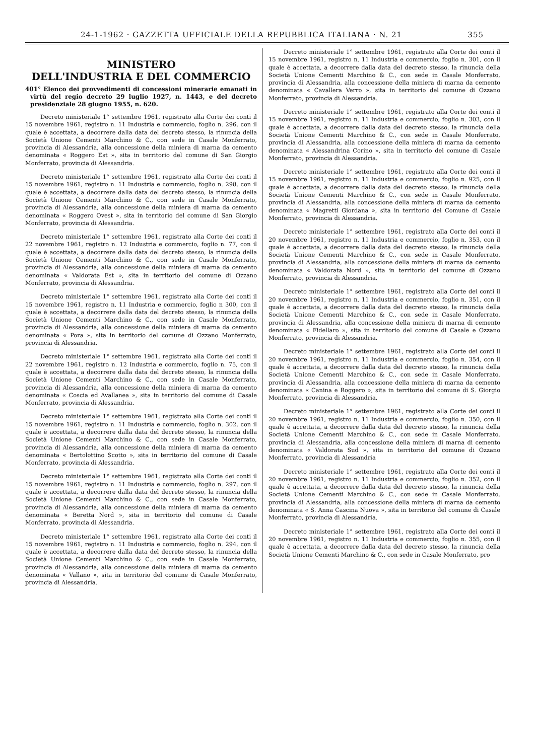24-1-1962 · GAZZETTA UFFICIALE DELLA REPUBBLICA ITALIANA · N. 21 355
MINISTERO
DELL'INDUSTRIA E DEL COMMERCIO
401° Elenco dei provvedimenti di concessioni minerarie emanati in virtù del regio decreto 29 luglio 1927, n. 1443, e del decreto presidenziale 28 giugno 1955, n. 620.
Decreto ministeriale 1° settembre 1961, registrato alla Corte dei conti il 15 novembre 1961, registro n. 11 Industria e commercio, foglio n. 296, con il quale è accettata, a decorrere dalla data del decreto stesso, la rinuncia della Società Unione Cementi Marchino & C., con sede in Casale Monferrato, provincia di Alessandria, alla concessione della miniera di marna da cemento denominata « Roggero Est », sita in territorio del comune di San Giorgio Monferrato, provincia di Alessandria.
Decreto ministeriale 1° settembre 1961, registrato alla Corte dei conti il 15 novembre 1961, registro n. 11 Industria e commercio, foglio n. 298, con il quale è accettata, a decorrere dalla data del decreto stesso, la rinuncia della Società Unione Cementi Marchino & C., con sede in Casale Monferrato, provincia di Alessandria, alla concessione della miniera di marna da cemento denominata « Roggero Ovest », sita in territorio del comune di San Giorgio Monferrato, provincia di Alessandria.
Decreto ministeriale 1° settembre 1961, registrato alla Corte dei conti il 22 novembre 1961, registro n. 12 Industria e commercio, foglio n. 77, con il quale è accettata, a decorrere dalla data del decreto stesso, la rinuncia della Società Unione Cementi Marchino & C., con sede in Casale Monferrato, provincia di Alessandria, alla concessione della miniera di marna da cemento denominata « Valdorata Est », sita in territorio del comune di Ozzano Monferrato, provincia di Alessandria.
Decreto ministeriale 1° settembre 1961, registrato alla Corte dei conti il 15 novembre 1961, registro n. 11 Industria e commercio, foglio n 300, con il quale è accettata, a decorrere dalla data del decreto stesso, la rinuncia della Società Unione Cementi Marchino & C., con sede in Casale Monferrato, provincia di Alessandria, alla concessione della miniera di marna da cemento denominata « Pora », sita in territorio del comune di Ozzano Monferrato, provincia di Alessandria.
Decreto ministeriale 1° settembre 1961, registrato alla Corte dei conti il 22 novembre 1961, registro n. 12 Industria e commercio, foglio n. 75, con il quale è accettata, a decorrere dalla data del decreto stesso, la rinuncia della Società Unione Cementi Marchino & C., con sede in Casale Monferrato, provincia di Alessandria, alla concessione della miniera di marna da cemento denominata « Coscia ed Avallanea », sita in territorio del comune di Casale Monferrato, provincia di Alessandria.
Decreto ministeriale 1° settembre 1961, registrato alla Corte dei conti il 15 novembre 1961, registro n. 11 Industria e commercio, foglio n. 302, con il quale è accettata, a decorrere dalla data del decreto stesso, la rinuncia della Società Unione Cementi Marchino & C., con sede in Casale Monferrato, provincia di Alessandria, alla concessione della miniera di marna da cemento denominata « Bertolottino Scotto », sita in territorio del comune di Casale Monferrato, provincia di Alessandria.
Decreto ministeriale 1° settembre 1961, registrato alla Corte dei conti il 15 novembre 1961, registro n. 11 Industria e commercio, foglio n. 297, con il quale è accettata, a decorrere dalla data del decreto stesso, la rinuncia della Società Unione Cementi Marchino & C., con sede in Casale Monferrato, provincia di Alessandria, alla concessione della miniera di marna da cemento denominata « Beretta Nord », sita in territorio del comune di Casale Monferrato, provincia di Alessandria.
Decreto ministeriale 1° settembre 1961, registrato alla Corte dei conti il 15 novembre 1961, registro n. 11 Industria e commercio, foglio n. 294, con il quale è accettata, a decorrere dalla data del decreto stesso, la rinuncia della Società Unione Cementi Marchino & C., con sede in Casale Monferrato, provincia di Alessandria, alla concessione della miniera di marna da cemento denominata « Vallano », sita in territorio del comune di Casale Monferrato, provincia di Alessandria.
Decreto ministeriale 1° settembre 1961, registrato alla Corte dei conti il 15 novembre 1961, registro n. 11 Industria e commercio, foglio n. 301, con il quale è accettata, a decorrere dalla data del decreto stesso, la rinuncia della Società Unione Cementi Marchino & C., con sede in Casale Monferrato, provincia di Alessandria, alla concessione della miniera di marna da cemento denominata « Cavallera Verro », sita in territorio del comune di Ozzano Monferrato, provincia di Alessandria.
Decreto ministeriale 1° settembre 1961, registrato alla Corte dei conti il 15 novembre 1961, registro n. 11 Industria e commercio, foglio n. 303, con il quale è accettata, a decorrere dalla data del decreto stesso, la rinuncia della Società Unione Cementi Marchino & C., con sede in Casale Monferrato, provincia di Alessandria, alla concessione della miniera di marna da cemento denominata « Alessandrina Corino », sita in territorio del comune di Casale Monferrato, provincia di Alessandria.
Decreto ministeriale 1° settembre 1961, registrato alla Corte dei conti il 15 novembre 1961, registro n. 11 Industria e commercio, foglio n. 925, con il quale è accettata, a decorrere dalla data del decreto stesso, la rinuncia della Società Unione Cementi Marchino & C., con sede in Casale Monferrato, provincia di Alessandria, alla concessione della miniera di marna da cemento denominata « Magretti Giordana », sita in territorio del Comune di Casale Monferrato, provincia di Alessandria.
Decreto ministeriale 1° settembre 1961, registrato alla Corte dei conti il 20 novembre 1961, registro n. 11 Industria e commercio, foglio n. 353, con il quale è accettata, a decorrere dalla data del decreto stesso, la rinuncia della Società Unione Cementi Marchino & C., con sede in Casale Monferrato, provincia di Alessandria, alla concessione della miniera di marna da cemento denominata « Valdorata Nord », sita in territorio del comune di Ozzano Monferrato, provincia di Alessandria.
Decreto ministeriale 1° settembre 1961, registrato alla Corte dei conti il 20 novembre 1961, registro n. 11 Industria e commercio, foglio n. 351, con il quale è accettata, a decorrere dalla data del decreto stesso, la rinuncia della Società Unione Cementi Marchino & C., con sede in Casale Monferrato, provincia di Alessandria, alla concessione della miniera di marna di cemento denominata « Fidellaro », sita in territorio del comune di Casale e Ozzano Monferrato, provincia di Alessandria.
Decreto ministeriale 1° settembre 1961, registrato alla Corte dei conti il 20 novembre 1961, registro n. 11 Industria e commercio, foglio n. 354, con il quale è accettata, a decorrere dalla data del decreto stesso, la rinuncia della Società Unione Cementi Marchino & C., con sede in Casale Monferrato, provincia di Alessandria, alla concessione della miniera di marna da cemento denominata « Canina e Roggero », sita in territorio del comune di S. Giorgio Monferrato, provincia di Alessandria.
Decreto ministeriale 1° settembre 1961, registrato alla Corte dei conti il 20 novembre 1961, registro n. 11 Industria e commercio, foglio n. 350, con il quale è accettata, a decorrere dalla data del decreto stesso, la rinuncia della Società Unione Cementi Marchino & C., con sede in Casale Monferrato, provincia di Alessandria, alla concessione della miniera di marna di cemento denominata « Valdorata Sud », sita in territorio del comune di Ozzano Monferrato, provincia di Alessandria
Decreto ministeriale 1° settembre 1961, registrato alla Corte dei conti il 20 novembre 1961, registro n. 11 Industria e commercio, foglio n. 352, con il quale è accettata, a decorrere dalla data del decreto stesso, la rinuncia della Società Unione Cementi Marchino & C., con sede in Casale Monferrato, provincia di Alessandria, alla concessione della miniera di marna da cemento denominata « S. Anna Cascina Nuova », sita in territorio del comune di Casale Monferrato, provincia di Alessandria.
Decreto ministeriale 1° settembre 1961, registrato alla Corte dei conti il 20 novembre 1961, registro n. 11 Industria e commercio, foglio n. 355, con il quale è accettata, a decorrere dalla data del decreto stesso, la rinuncia della Società Unione Cementi Marchino & C., con sede in Casale Monferrato, pro